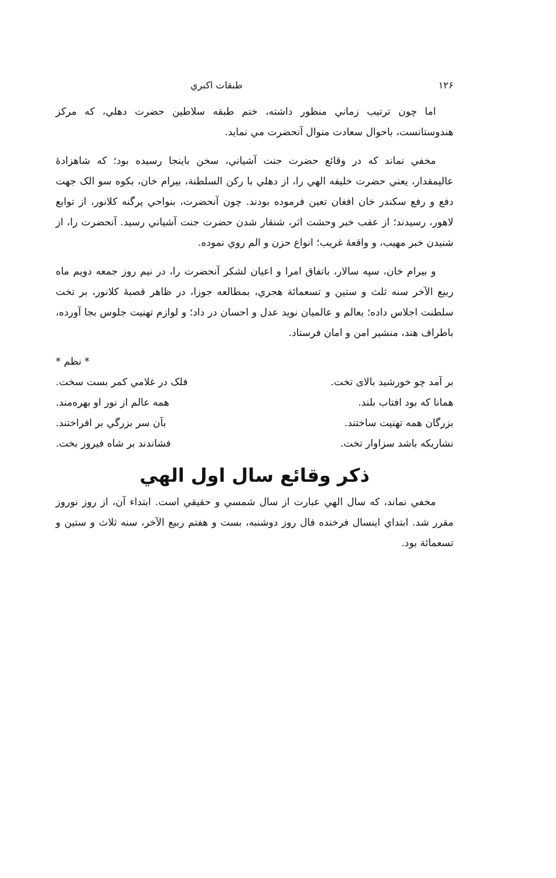طبقات اکبري ۱۲۶
اما چون ترتیب زماني منظور داشته، ختم طبقه سلاطین حضرت دهلي، که مرکز هندوستانست، باحوال سعادت منوال آنحضرت مي نماید.
مخفي نماند که در وقائع حضرت جنت آشیاني، سخن باینجا رسیده بود؛ که شاهزادهٔ عالیمقدار، یعني حضرت خلیفه الهي را، از دهلي با رکن السلطنة، بیرام خان، بکوه سو الک جهت دفع و رفع سکندر خان افغان تعین فرموده بودند. چون آنحضرت، بنواحي پرگنه کلانور، از توابع لاهور، رسیدند؛ از عقب خبر وحشت اثر، شنقار شدن حضرت جنت آشیاني رسید. آنحضرت را، از شنیدن خبر مهیب، و واقعهٔ غریب؛ انواع حزن و الم روي نموده.
و بیرام خان، سپه سالار، باتفاق امرا و اعیان لشکر آنحضرت را، در نیم روز جمعه دویم ماه ربیع الآخر سنه ثلث و ستین و تسعمائة هجري، بمطالعه جوزا، در ظاهر قصبهٔ کلانور، بر تخت سلطنت اجلاس داده؛ بعالم و عالمیان نوید عدل و احسان در داد؛ و لوازم تهنیت جلوس بجا آورده، باطراف هند، منشیر امن و امان فرستاد.
* نظم *
بر آمد چو خورشید بالای تخت. فلک در غلامي کمر بست سخت.
همانا که بود افتاب بلند. همه عالم از نور او بهره‌مند.
بزرگان همه تهنیت ساختند. بآن سر بزرگي بر افراختند.
نشاریکه باشد سزاوار تخت. فشاندند بر شاه فیروز بخت.
ذکر وقائع سال اول الهي
مخفي نماند، که سال الهي عبارت از سال شمسي و حقیقي است. ابتداء آن، از روز نوروز مقرر شد. ابتداي اینسال فرخنده فال روز دوشنبه، بست و هفتم ربیع الآخر، سنه ثلاث و ستین و تسعمائة بود.